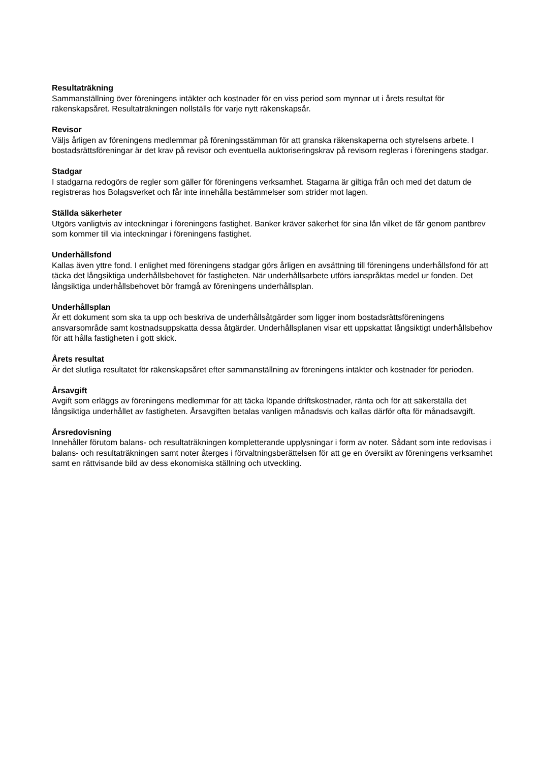Resultaträkning
Sammanställning över föreningens intäkter och kostnader för en viss period som mynnar ut i årets resultat för räkenskapsåret. Resultaträkningen nollställs för varje nytt räkenskapsår.
Revisor
Väljs årligen av föreningens medlemmar på föreningsstämman för att granska räkenskaperna och styrelsens arbete. I bostadsrättsföreningar är det krav på revisor och eventuella auktoriseringskrav på revisorn regleras i föreningens stadgar.
Stadgar
I stadgarna redogörs de regler som gäller för föreningens verksamhet. Stagarna är giltiga från och med det datum de registreras hos Bolagsverket och får inte innehålla bestämmelser som strider mot lagen.
Ställda säkerheter
Utgörs vanligtvis av inteckningar i föreningens fastighet. Banker kräver säkerhet för sina lån vilket de får genom pantbrev som kommer till via inteckningar i föreningens fastighet.
Underhållsfond
Kallas även yttre fond. I enlighet med föreningens stadgar görs årligen en avsättning till föreningens underhållsfond för att täcka det långsiktiga underhållsbehovet för fastigheten. När underhållsarbete utförs ianspråktas medel ur fonden. Det långsiktiga underhållsbehovet bör framgå av föreningens underhållsplan.
Underhållsplan
Är ett dokument som ska ta upp och beskriva de underhållsåtgärder som ligger inom bostadsrättsföreningens ansvarsområde samt kostnadsuppskatta dessa åtgärder. Underhållsplanen visar ett uppskattat långsiktigt underhållsbehov för att hålla fastigheten i gott skick.
Årets resultat
Är det slutliga resultatet för räkenskapsåret efter sammanställning av föreningens intäkter och kostnader för perioden.
Årsavgift
Avgift som erläggs av föreningens medlemmar för att täcka löpande driftskostnader, ränta och för att säkerställa det långsiktiga underhållet av fastigheten. Årsavgiften betalas vanligen månadsvis och kallas därför ofta för månadsavgift.
Årsredovisning
Innehåller förutom balans- och resultaträkningen kompletterande upplysningar i form av noter. Sådant som inte redovisas i balans- och resultaträkningen samt noter återges i förvaltningsberättelsen för att ge en översikt av föreningens verksamhet samt en rättvisande bild av dess ekonomiska ställning och utveckling.